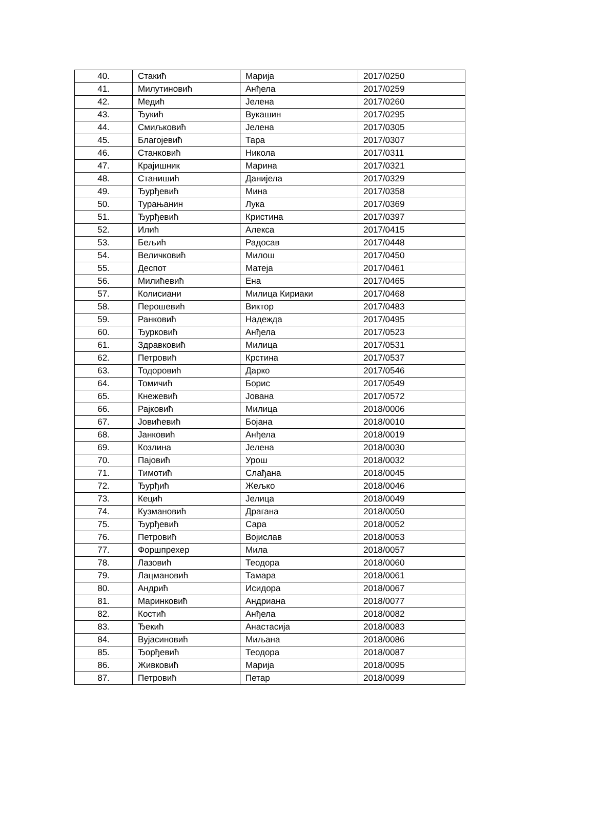| 40. | Стакић | Марија | 2017/0250 |
| 41. | Милутиновић | Анђела | 2017/0259 |
| 42. | Медић | Јелена | 2017/0260 |
| 43. | Ђукић | Вукашин | 2017/0295 |
| 44. | Смиљковић | Јелена | 2017/0305 |
| 45. | Благојевић | Тара | 2017/0307 |
| 46. | Станковић | Никола | 2017/0311 |
| 47. | Крајишник | Марина | 2017/0321 |
| 48. | Станишић | Данијела | 2017/0329 |
| 49. | Ђурђевић | Мина | 2017/0358 |
| 50. | Турањанин | Лука | 2017/0369 |
| 51. | Ђурђевић | Кристина | 2017/0397 |
| 52. | Илић | Алекса | 2017/0415 |
| 53. | Бељић | Радосав | 2017/0448 |
| 54. | Величковић | Милош | 2017/0450 |
| 55. | Деспот | Матеја | 2017/0461 |
| 56. | Милићевић | Ена | 2017/0465 |
| 57. | Колисиани | Милица Кириаки | 2017/0468 |
| 58. | Перошевић | Виктор | 2017/0483 |
| 59. | Ранковић | Надежда | 2017/0495 |
| 60. | Ђурковић | Анђела | 2017/0523 |
| 61. | Здравковић | Милица | 2017/0531 |
| 62. | Петровић | Крстина | 2017/0537 |
| 63. | Тодоровић | Дарко | 2017/0546 |
| 64. | Томичић | Борис | 2017/0549 |
| 65. | Кнежевић | Јована | 2017/0572 |
| 66. | Рајковић | Милица | 2018/0006 |
| 67. | Јовићевић | Бојана | 2018/0010 |
| 68. | Јанковић | Анђела | 2018/0019 |
| 69. | Козлина | Јелена | 2018/0030 |
| 70. | Пајовић | Урош | 2018/0032 |
| 71. | Тимотић | Слађана | 2018/0045 |
| 72. | Ђурђић | Жељко | 2018/0046 |
| 73. | Кецић | Јелица | 2018/0049 |
| 74. | Кузмановић | Драгана | 2018/0050 |
| 75. | Ђурђевић | Сара | 2018/0052 |
| 76. | Петровић | Војислав | 2018/0053 |
| 77. | Форшпрехер | Мила | 2018/0057 |
| 78. | Лазовић | Теодора | 2018/0060 |
| 79. | Лацмановић | Тамара | 2018/0061 |
| 80. | Андрић | Исидора | 2018/0067 |
| 81. | Маринковић | Андриана | 2018/0077 |
| 82. | Костић | Анђела | 2018/0082 |
| 83. | Ђекић | Анастасија | 2018/0083 |
| 84. | Вујасиновић | Миљана | 2018/0086 |
| 85. | Ђорђевић | Теодора | 2018/0087 |
| 86. | Живковић | Марија | 2018/0095 |
| 87. | Петровић | Петар | 2018/0099 |